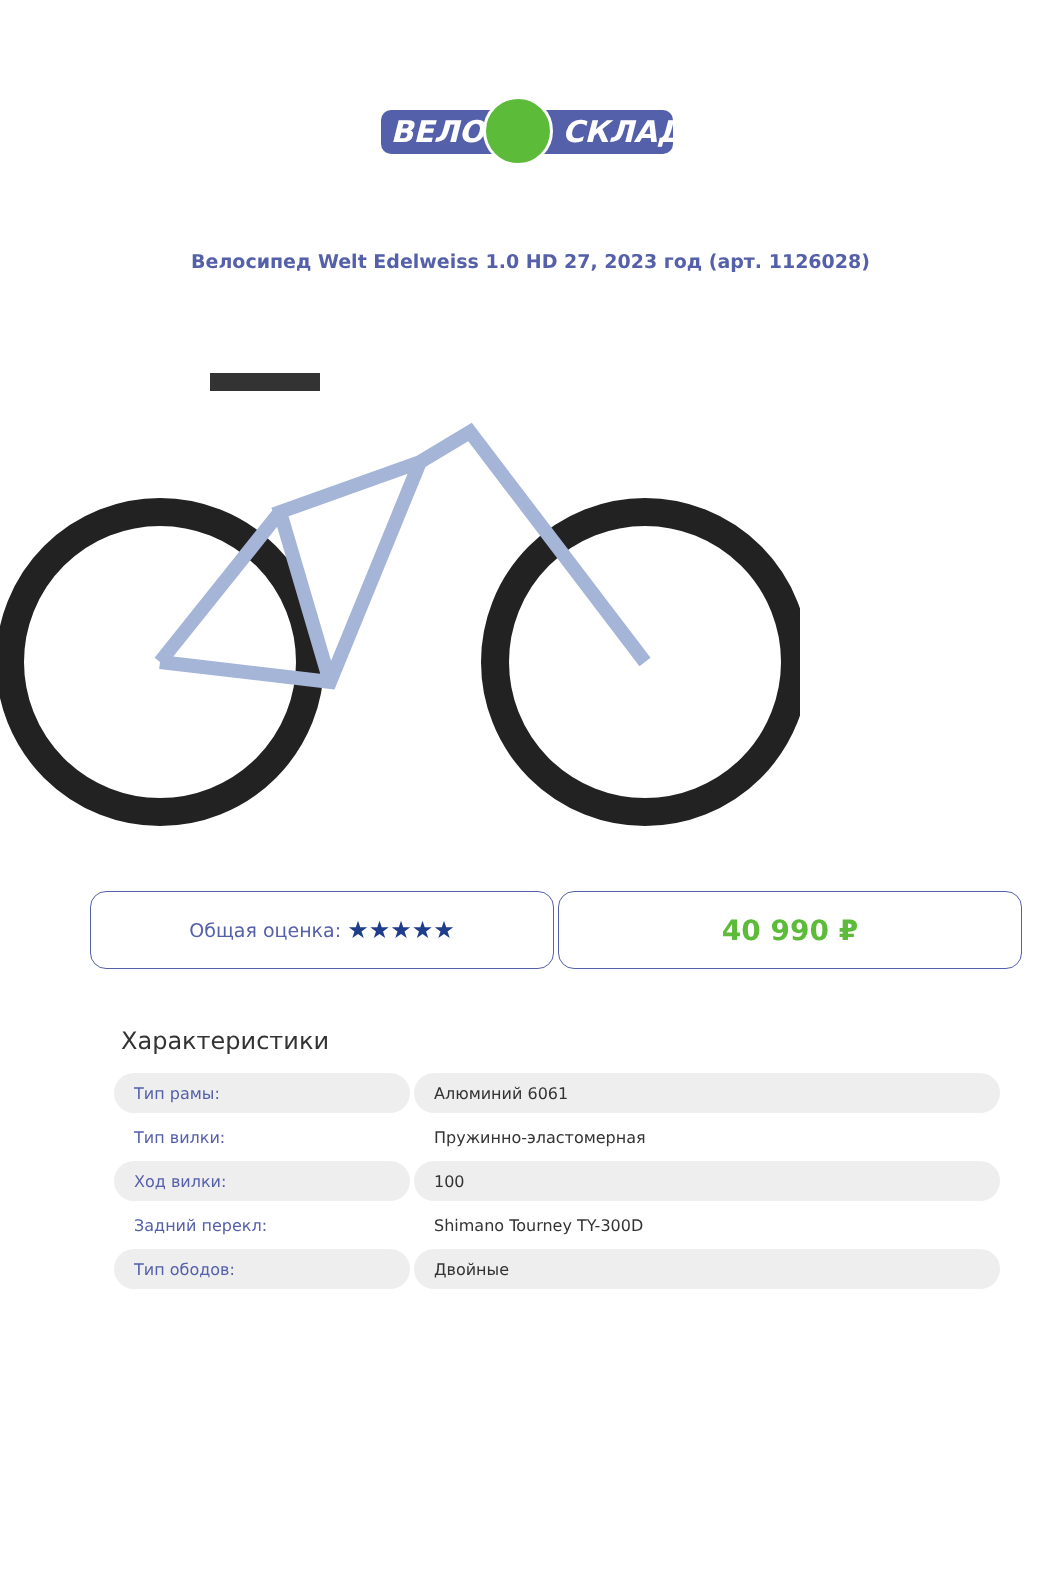ВЕЛО СКЛАД
Велосипед Welt Edelweiss 1.0 HD 27, 2023 год (арт. 1126028)
Общая оценка: ★★★★★
40 990 ₽
Характеристики
| Тип рамы: | Алюминий 6061 |
| Тип вилки: | Пружинно-эластомерная |
| Ход вилки: | 100 |
| Задний перекл: | Shimano Tourney TY-300D |
| Тип ободов: | Двойные |